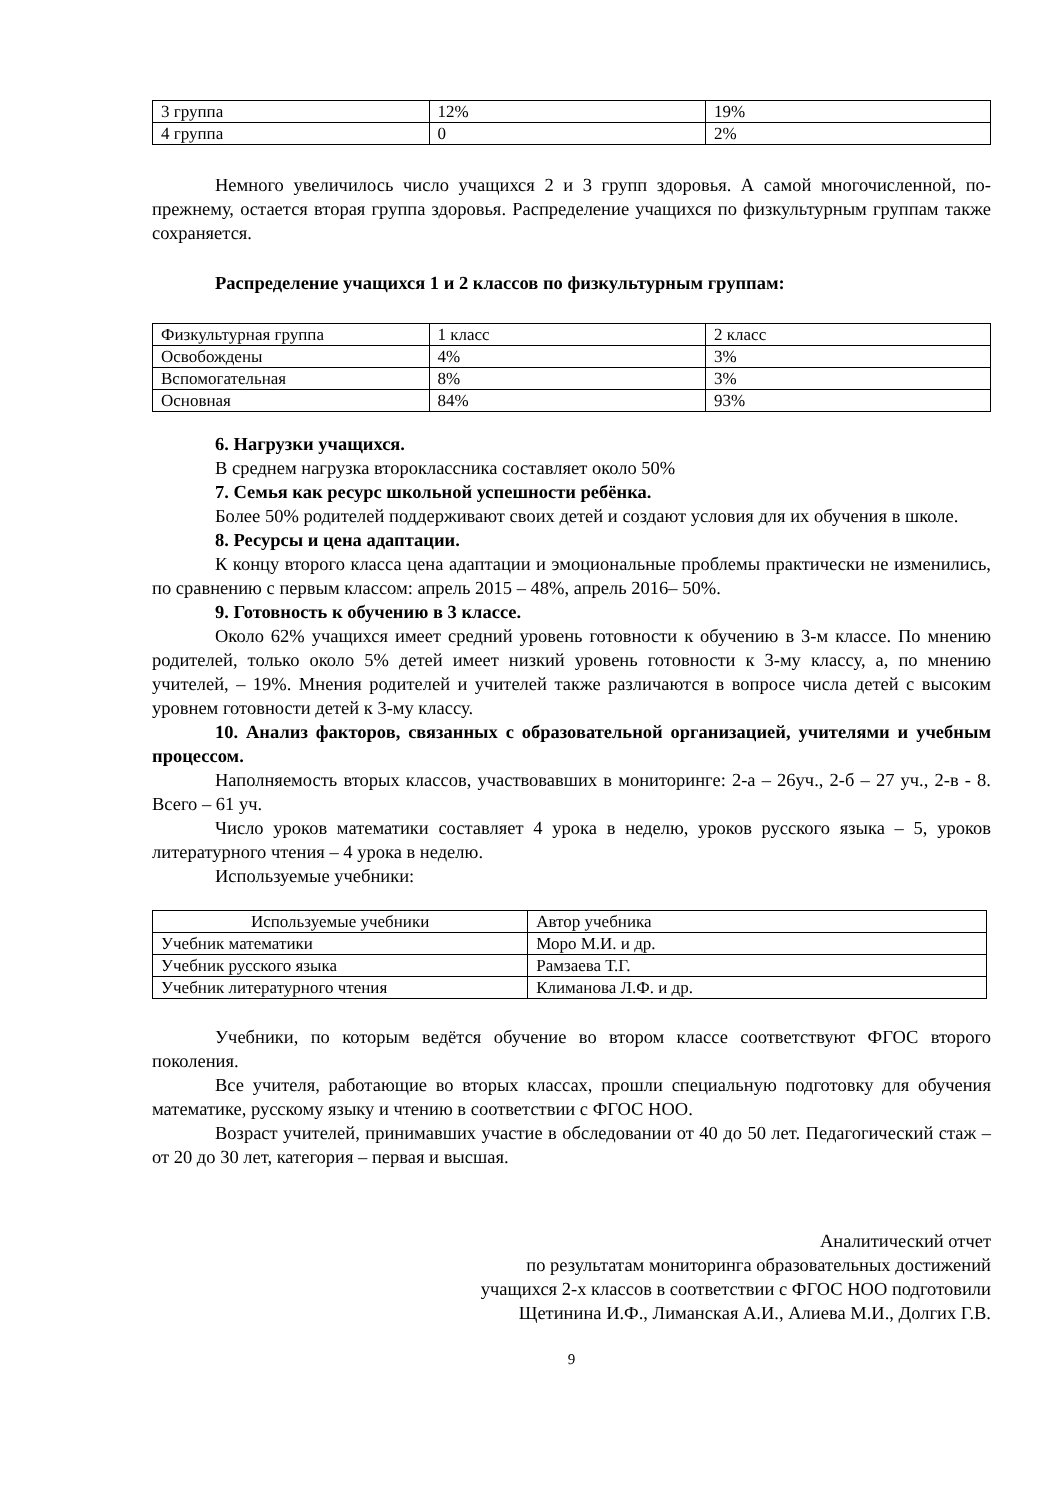| 3 группа | 12% | 19% |
| 4 группа | 0 | 2% |
Немного увеличилось число учащихся 2 и 3 групп здоровья. А самой многочисленной, по-прежнему, остается вторая группа здоровья. Распределение учащихся по физкультурным группам также сохраняется.
Распределение учащихся 1 и 2 классов по физкультурным группам:
| Физкультурная группа | 1 класс | 2 класс |
| Освобождены | 4% | 3% |
| Вспомогательная | 8% | 3% |
| Основная | 84% | 93% |
6. Нагрузки учащихся.
В среднем нагрузка второклассника составляет около 50%
7. Семья как ресурс школьной успешности ребёнка.
Более 50% родителей поддерживают своих детей и создают условия для их обучения в школе.
8. Ресурсы и цена адаптации.
К концу второго класса цена адаптации и эмоциональные проблемы практически не изменились, по сравнению с первым классом: апрель 2015 – 48%, апрель 2016– 50%.
9. Готовность к обучению в 3 классе.
Около 62% учащихся имеет средний уровень готовности к обучению в 3-м классе. По мнению родителей, только около 5% детей имеет низкий уровень готовности к 3-му классу, а, по мнению учителей, – 19%. Мнения родителей и учителей также различаются в вопросе числа детей с высоким уровнем готовности детей к 3-му классу.
10. Анализ факторов, связанных с образовательной организацией, учителями и учебным процессом.
Наполняемость вторых классов, участвовавших в мониторинге: 2-а – 26уч., 2-б – 27 уч., 2-в - 8. Всего – 61 уч.
Число уроков математики составляет 4 урока в неделю, уроков русского языка – 5, уроков литературного чтения – 4 урока в неделю.
Используемые учебники:
| Используемые учебники | Автор учебника |
| Учебник математики | Моро М.И. и др. |
| Учебник русского языка | Рамзаева Т.Г. |
| Учебник литературного чтения | Климанова Л.Ф. и др. |
Учебники, по которым ведётся обучение во втором классе соответствуют ФГОС второго поколения.
Все учителя, работающие во вторых классах, прошли специальную подготовку для обучения математике, русскому языку и чтению в соответствии с ФГОС НОО.
Возраст учителей, принимавших участие в обследовании от 40 до 50 лет. Педагогический стаж – от 20 до 30 лет, категория – первая и высшая.
Аналитический отчет
по результатам мониторинга образовательных достижений
учащихся 2-х классов в соответствии с ФГОС НОО подготовили
Щетинина И.Ф., Лиманская А.И., Алиева М.И., Долгих Г.В.
9